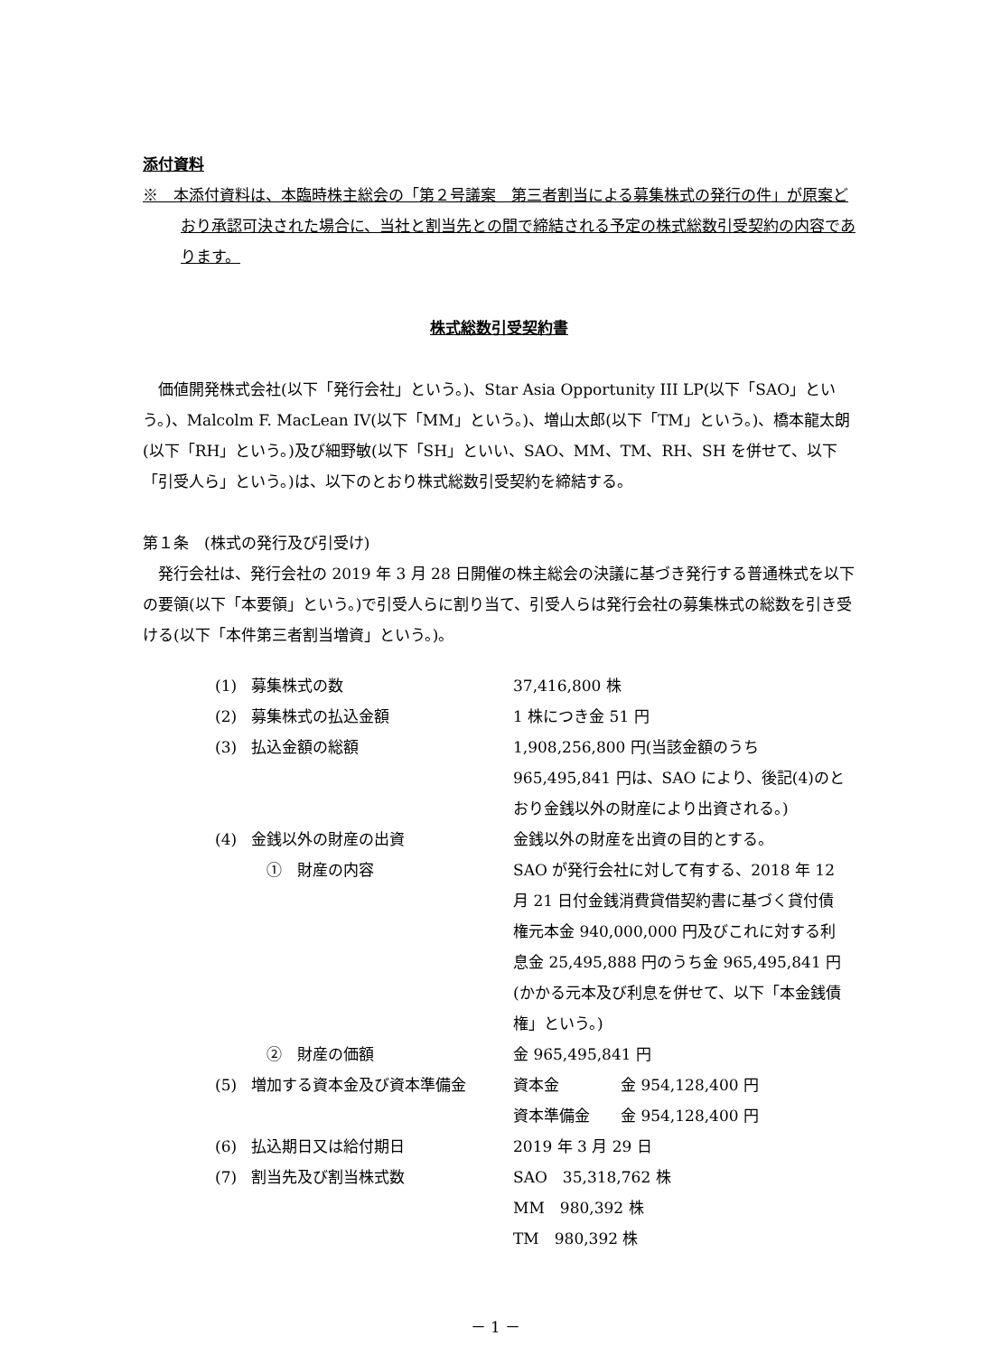添付資料
※　本添付資料は、本臨時株主総会の「第２号議案　第三者割当による募集株式の発行の件」が原案どおり承認可決された場合に、当社と割当先との間で締結される予定の株式総数引受契約の内容であります。
株式総数引受契約書
　価値開発株式会社(以下「発行会社」という。)、Star Asia Opportunity III LP(以下「SAO」という。)、Malcolm F. MacLean IV(以下「MM」という。)、増山太郎(以下「TM」という。)、橋本龍太朗(以下「RH」という。)及び細野敏(以下「SH」といい、SAO、MM、TM、RH、SH を併せて、以下「引受人ら」という。)は、以下のとおり株式総数引受契約を締結する。
第１条　(株式の発行及び引受け)
　発行会社は、発行会社の 2019 年 3 月 28 日開催の株主総会の決議に基づき発行する普通株式を以下の要領(以下「本要領」という。)で引受人らに割り当て、引受人らは発行会社の募集株式の総数を引き受ける(以下「本件第三者割当増資」という。)。
| (1) | 募集株式の数 | 37,416,800 株 |
| (2) | 募集株式の払込金額 | 1 株につき金 51 円 |
| (3) | 払込金額の総額 | 1,908,256,800 円(当該金額のうち 965,495,841 円は、SAO により、後記(4)のとおり金銭以外の財産により出資される。) |
| (4) | 金銭以外の財産の出資 | 金銭以外の財産を出資の目的とする。 |
| | ① 財産の内容 | SAO が発行会社に対して有する、2018 年 12 月 21 日付金銭消費貸借契約書に基づく貸付債権元本金 940,000,000 円及びこれに対する利息金 25,495,888 円のうち金 965,495,841 円(かかる元本及び利息を併せて、以下「本金銭債権」という。) |
| | ② 財産の価額 | 金 965,495,841 円 |
| (5) | 増加する資本金及び資本準備金 | 資本金 金 954,128,400 円 資本準備金 金 954,128,400 円 |
| (6) | 払込期日又は給付期日 | 2019 年 3 月 29 日 |
| (7) | 割当先及び割当株式数 | SAO 35,318,762 株 MM 980,392 株 TM 980,392 株 |
－ 1 －